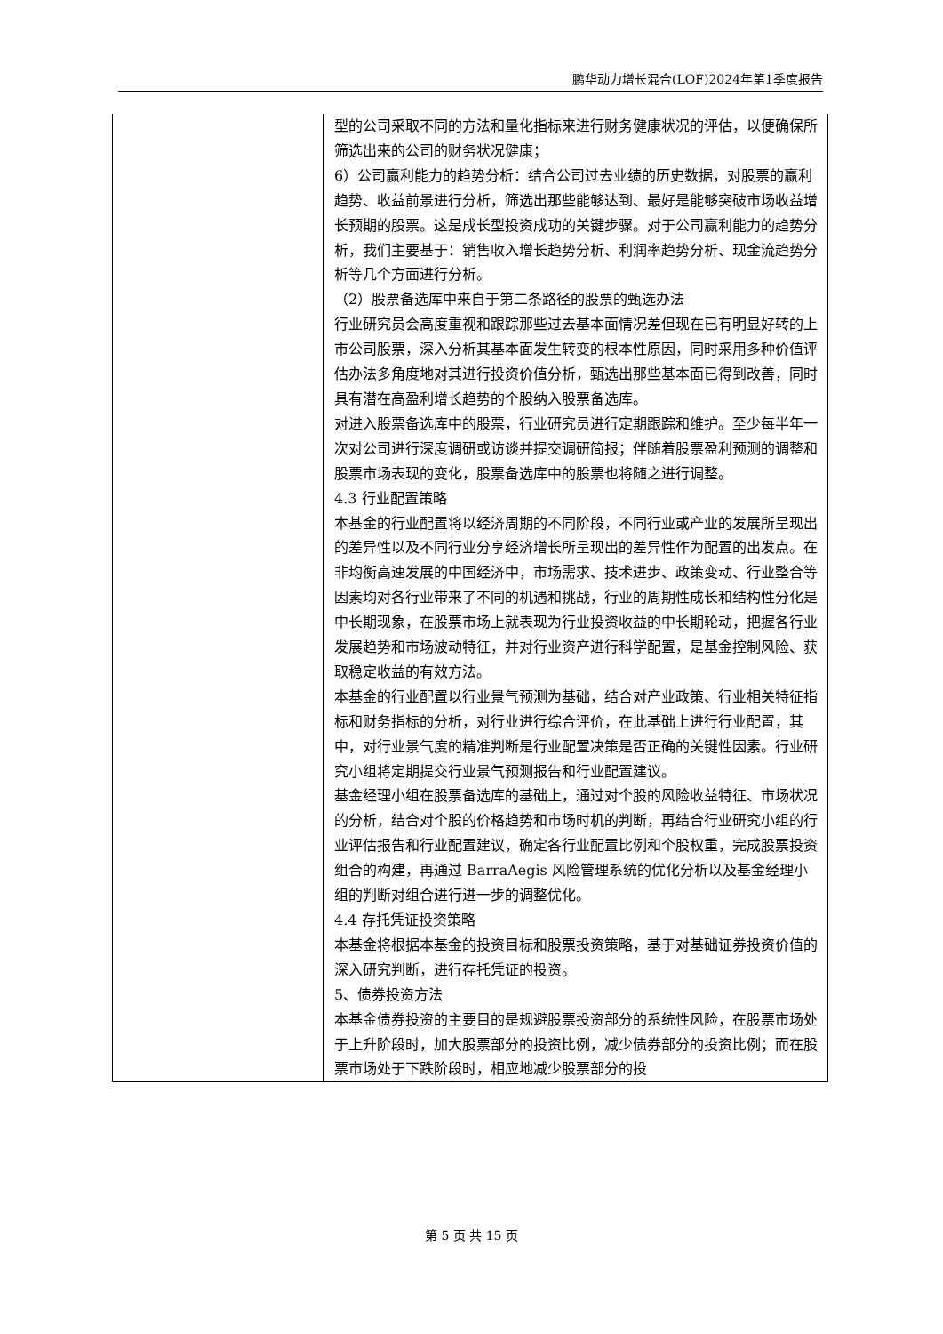鹏华动力增长混合(LOF)2024年第1季度报告
| | 型的公司采取不同的方法和量化指标来进行财务健康状况的评估，以便确保所筛选出来的公司的财务状况健康； 6）公司赢利能力的趋势分析：结合公司过去业绩的历史数据，对股票的赢利趋势、收益前景进行分析，筛选出那些能够达到、最好是能够突破市场收益增长预期的股票。这是成长型投资成功的关键步骤。对于公司赢利能力的趋势分析，我们主要基于：销售收入增长趋势分析、利润率趋势分析、现金流趋势分析等几个方面进行分析。 （2）股票备选库中来自于第二条路径的股票的甄选办法 行业研究员会高度重视和跟踪那些过去基本面情况差但现在已有明显好转的上市公司股票，深入分析其基本面发生转变的根本性原因，同时采用多种价值评估办法多角度地对其进行投资价值分析，甄选出那些基本面已得到改善，同时具有潜在高盈利增长趋势的个股纳入股票备选库。 对进入股票备选库中的股票，行业研究员进行定期跟踪和维护。至少每半年一次对公司进行深度调研或访谈并提交调研简报；伴随着股票盈利预测的调整和股票市场表现的变化，股票备选库中的股票也将随之进行调整。 4.3 行业配置策略 本基金的行业配置将以经济周期的不同阶段，不同行业或产业的发展所呈现出的差异性以及不同行业分享经济增长所呈现出的差异性作为配置的出发点。在非均衡高速发展的中国经济中，市场需求、技术进步、政策变动、行业整合等因素均对各行业带来了不同的机遇和挑战，行业的周期性成长和结构性分化是中长期现象，在股票市场上就表现为行业投资收益的中长期轮动，把握各行业发展趋势和市场波动特征，并对行业资产进行科学配置，是基金控制风险、获取稳定收益的有效方法。 本基金的行业配置以行业景气预测为基础，结合对产业政策、行业相关特征指标和财务指标的分析，对行业进行综合评价，在此基础上进行行业配置，其中，对行业景气度的精准判断是行业配置决策是否正确的关键性因素。行业研究小组将定期提交行业景气预测报告和行业配置建议。 基金经理小组在股票备选库的基础上，通过对个股的风险收益特征、市场状况的分析，结合对个股的价格趋势和市场时机的判断，再结合行业研究小组的行业评估报告和行业配置建议，确定各行业配置比例和个股权重，完成股票投资组合的构建，再通过 BarraAegis 风险管理系统的优化分析以及基金经理小组的判断对组合进行进一步的调整优化。 4.4 存托凭证投资策略 本基金将根据本基金的投资目标和股票投资策略，基于对基础证券投资价值的深入研究判断，进行存托凭证的投资。 5、债券投资方法 本基金债券投资的主要目的是规避股票投资部分的系统性风险，在股票市场处于上升阶段时，加大股票部分的投资比例，减少债券部分的投资比例；而在股票市场处于下跌阶段时，相应地减少股票部分的投 |
第 5 页 共 15 页